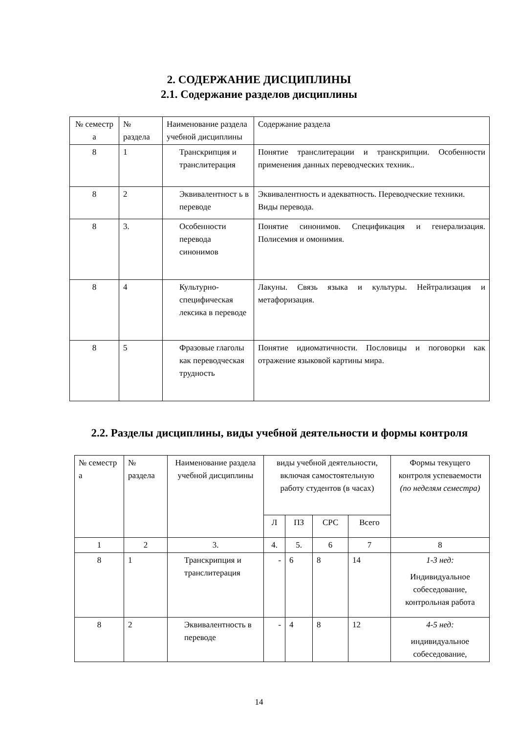2. СОДЕРЖАНИЕ ДИСЦИПЛИНЫ
2.1. Содержание разделов дисциплины
| № семестр а | № раздела | Наименование раздела учебной дисциплины | Содержание раздела |
| --- | --- | --- | --- |
| 8 | 1 | Транскрипция и транслитерация | Понятие транслитерации и транскрипции. Особенности применения данных переводческих техник.. |
| 8 | 2 | Эквивалентност ь в переводе | Эквивалентность и адекватность. Переводческие техники. Виды перевода. |
| 8 | 3. | Особенности перевода синонимов | Понятие синонимов. Спецификация и генерализация. Полисемия и омонимия. |
| 8 | 4 | Культурно-специфическая лексика в переводе | Лакуны. Связь языка и культуры. Нейтрализация и метафоризация. |
| 8 | 5 | Фразовые глаголы как переводческая трудность | Понятие идиоматичности. Пословицы и поговорки как отражение языковой картины мира. |
2.2. Разделы дисциплины, виды учебной деятельности и формы контроля
| № семестр а | № раздела | Наименование раздела учебной дисциплины | виды учебной деятельности, включая самостоятельную работу студентов (в часах) | | | | Формы текущего контроля успеваемости (по неделям семестра) |
| | | | Л | ПЗ | СРС | Всего | |
| 1 | 2 | 3. | 4. | 5. | 6 | 7 | 8 |
| 8 | 1 | Транскрипция и транслитерация | - | 6 | 8 | 14 | 1-3 нед: Индивидуальное собеседование, контрольная работа |
| 8 | 2 | Эквивалентность в переводе | - | 4 | 8 | 12 | 4-5 нед: индивидуальное собеседование, |
14